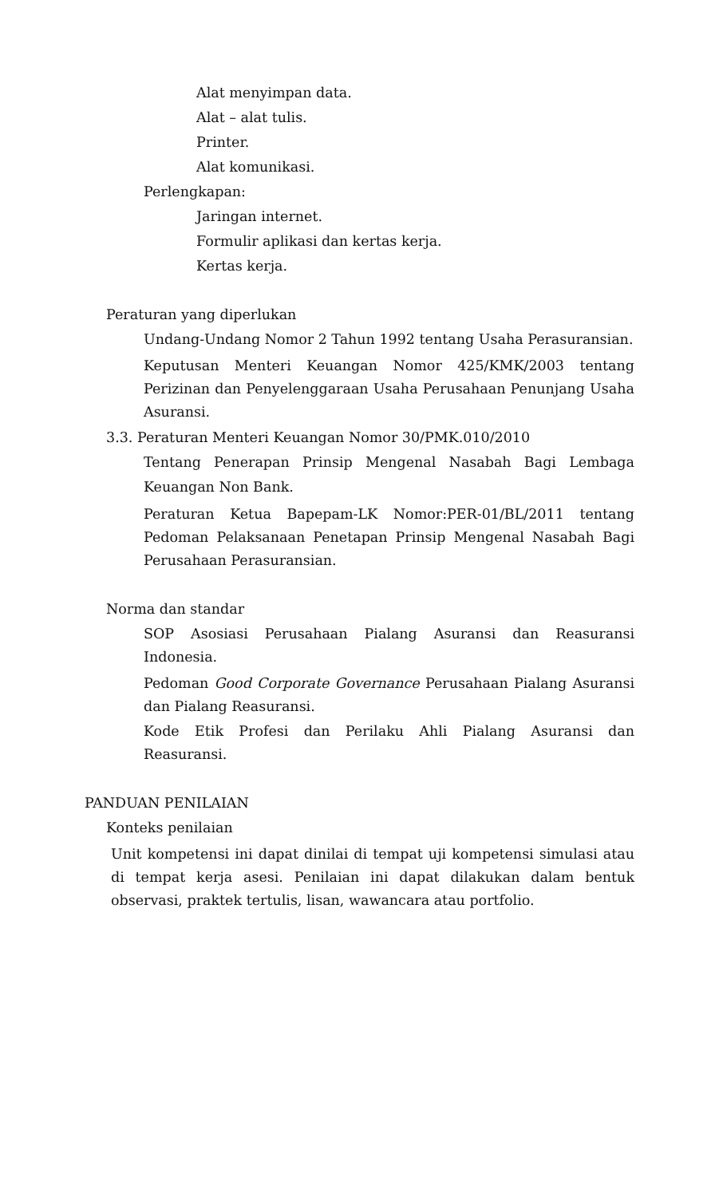Alat menyimpan data.
Alat – alat tulis.
Printer.
Alat komunikasi.
Perlengkapan:
Jaringan internet.
Formulir aplikasi dan kertas kerja.
Kertas kerja.
Peraturan yang diperlukan
Undang-Undang Nomor 2 Tahun 1992 tentang Usaha Perasuransian.
Keputusan Menteri Keuangan Nomor 425/KMK/2003 tentang Perizinan dan Penyelenggaraan Usaha Perusahaan Penunjang Usaha Asuransi.
3.3. Peraturan Menteri Keuangan Nomor 30/PMK.010/2010
Tentang Penerapan Prinsip Mengenal Nasabah Bagi Lembaga Keuangan Non Bank.
Peraturan Ketua Bapepam-LK Nomor:PER-01/BL/2011 tentang Pedoman Pelaksanaan Penetapan Prinsip Mengenal Nasabah Bagi Perusahaan Perasuransian.
Norma dan standar
SOP Asosiasi Perusahaan Pialang Asuransi dan Reasuransi Indonesia.
Pedoman Good Corporate Governance Perusahaan Pialang Asuransi dan Pialang Reasuransi.
Kode Etik Profesi dan Perilaku Ahli Pialang Asuransi dan Reasuransi.
PANDUAN PENILAIAN
Konteks penilaian
Unit kompetensi ini dapat dinilai di tempat uji kompetensi simulasi atau di tempat kerja asesi. Penilaian ini dapat dilakukan dalam bentuk observasi, praktek tertulis, lisan, wawancara atau portfolio.